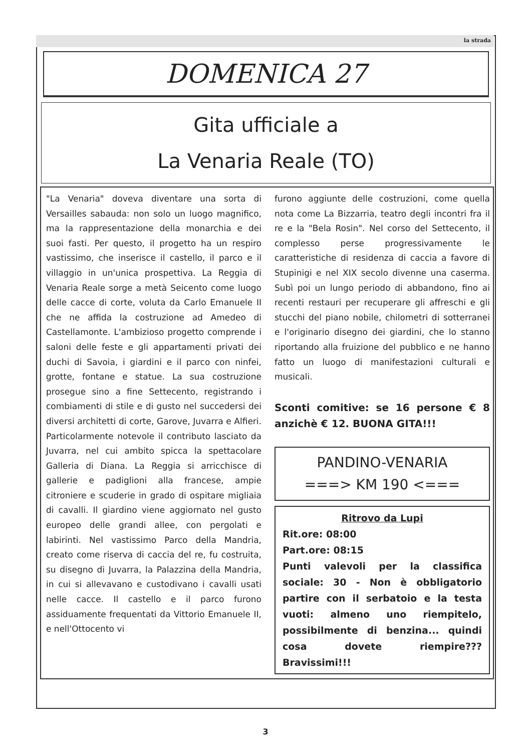la strada
DOMENICA 27
Gita ufficiale a
La Venaria Reale (TO)
"La Venaria" doveva diventare una sorta di Versailles sabauda: non solo un luogo magnifico, ma la rappresentazione della monarchia e dei suoi fasti. Per questo, il progetto ha un respiro vastissimo, che inserisce il castello, il parco e il villaggio in un'unica prospettiva. La Reggia di Venaria Reale sorge a metà Seicento come luogo delle cacce di corte, voluta da Carlo Emanuele II che ne affida la costruzione ad Amedeo di Castellamonte. L'ambizioso progetto comprende i saloni delle feste e gli appartamenti privati dei duchi di Savoia, i giardini e il parco con ninfei, grotte, fontane e statue. La sua costruzione prosegue sino a fine Settecento, registrando i combiamenti di stile e di gusto nel succedersi dei diversi architetti di corte, Garove, Juvarra e Alfieri. Particolarmente notevole il contributo lasciato da Juvarra, nel cui ambito spicca la spettacolare Galleria di Diana. La Reggia si arricchisce di gallerie e padiglioni alla francese, ampie citroniere e scuderie in grado di ospitare migliaia di cavalli. Il giardino viene aggiornato nel gusto europeo delle grandi allee, con pergolati e labirinti. Nel vastissimo Parco della Mandria, creato come riserva di caccia del re, fu costruita, su disegno di Juvarra, la Palazzina della Mandria, in cui si allevavano e custodivano i cavalli usati nelle cacce. Il castello e il parco furono assiduamente frequentati da Vittorio Emanuele II, e nell'Ottocento vi
furono aggiunte delle costruzioni, come quella nota come La Bizzarria, teatro degli incontri fra il re e la "Bela Rosin". Nel corso del Settecento, il complesso perse progressivamente le caratteristiche di residenza di caccia a favore di Stupinigi e nel XIX secolo divenne una caserma. Subì poi un lungo periodo di abbandono, fino ai recenti restauri per recuperare gli affreschi e gli stucchi del piano nobile, chilometri di sotterranei e l'originario disegno dei giardini, che lo stanno riportando alla fruizione del pubblico e ne hanno fatto un luogo di manifestazioni culturali e musicali.
Sconti comitive: se 16 persone € 8 anzichè € 12. BUONA GITA!!!
PANDINO-VENARIA
===> KM 190 <===
Ritrovo da Lupi
Rit.ore: 08:00
Part.ore: 08:15
Punti valevoli per la classifica sociale: 30 - Non è obbligatorio partire con il serbatoio e la testa vuoti: almeno uno riempitelo, possibilmente di benzina... quindi cosa dovete riempire??? Bravissimi!!!
3